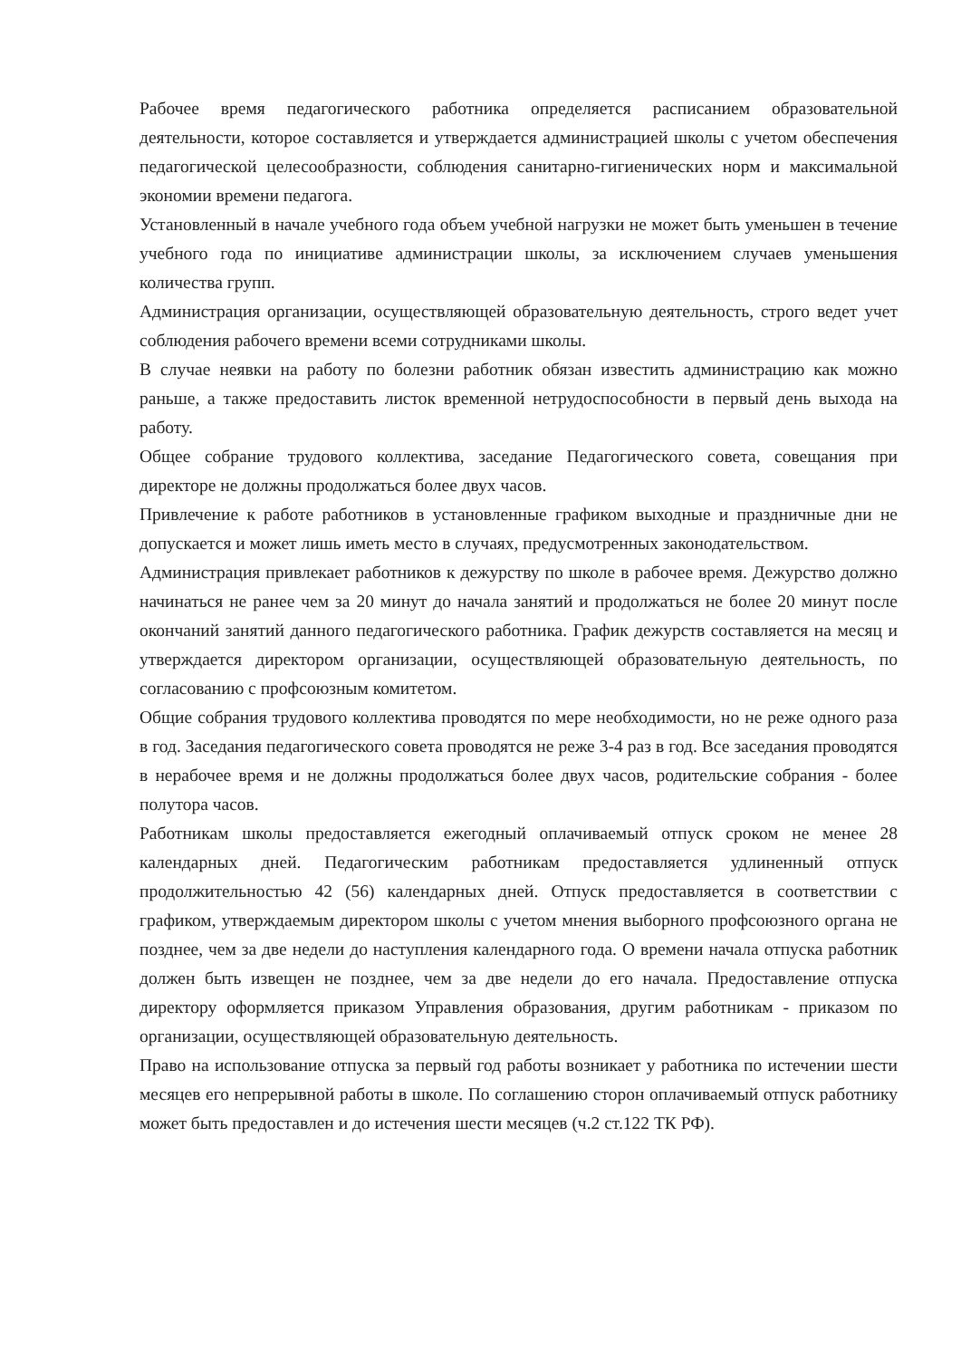Рабочее время педагогического работника определяется расписанием образовательной деятельности, которое составляется и утверждается администрацией школы с учетом обеспечения педагогической целесообразности, соблюдения санитарно-гигиенических норм и максимальной экономии времени педагога.
Установленный в начале учебного года объем учебной нагрузки не может быть уменьшен в течение учебного года по инициативе администрации школы, за исключением случаев уменьшения количества групп.
Администрация организации, осуществляющей образовательную деятельность, строго ведет учет соблюдения рабочего времени всеми сотрудниками школы.
В случае неявки на работу по болезни работник обязан известить администрацию как можно раньше, а также предоставить листок временной нетрудоспособности в первый день выхода на работу.
Общее собрание трудового коллектива, заседание Педагогического совета, совещания при директоре не должны продолжаться более двух часов.
Привлечение к работе работников в установленные графиком выходные и праздничные дни не допускается и может лишь иметь место в случаях, предусмотренных законодательством.
Администрация привлекает работников к дежурству по школе в рабочее время. Дежурство должно начинаться не ранее чем за 20 минут до начала занятий и продолжаться не более 20 минут после окончаний занятий данного педагогического работника. График дежурств составляется на месяц и утверждается директором организации, осуществляющей образовательную деятельность, по согласованию с профсоюзным комитетом.
Общие собрания трудового коллектива проводятся по мере необходимости, но не реже одного раза в год. Заседания педагогического совета проводятся не реже 3-4 раз в год. Все заседания проводятся в нерабочее время и не должны продолжаться более двух часов, родительские собрания - более полутора часов.
Работникам школы предоставляется ежегодный оплачиваемый отпуск сроком не менее 28 календарных дней. Педагогическим работникам предоставляется удлиненный отпуск продолжительностью 42 (56) календарных дней. Отпуск предоставляется в соответствии с графиком, утверждаемым директором школы с учетом мнения выборного профсоюзного органа не позднее, чем за две недели до наступления календарного года. О времени начала отпуска работник должен быть извещен не позднее, чем за две недели до его начала. Предоставление отпуска директору оформляется приказом Управления образования, другим работникам - приказом по организации, осуществляющей образовательную деятельность.
Право на использование отпуска за первый год работы возникает у работника по истечении шести месяцев его непрерывной работы в школе. По соглашению сторон оплачиваемый отпуск работнику может быть предоставлен и до истечения шести месяцев (ч.2 ст.122 ТК РФ).